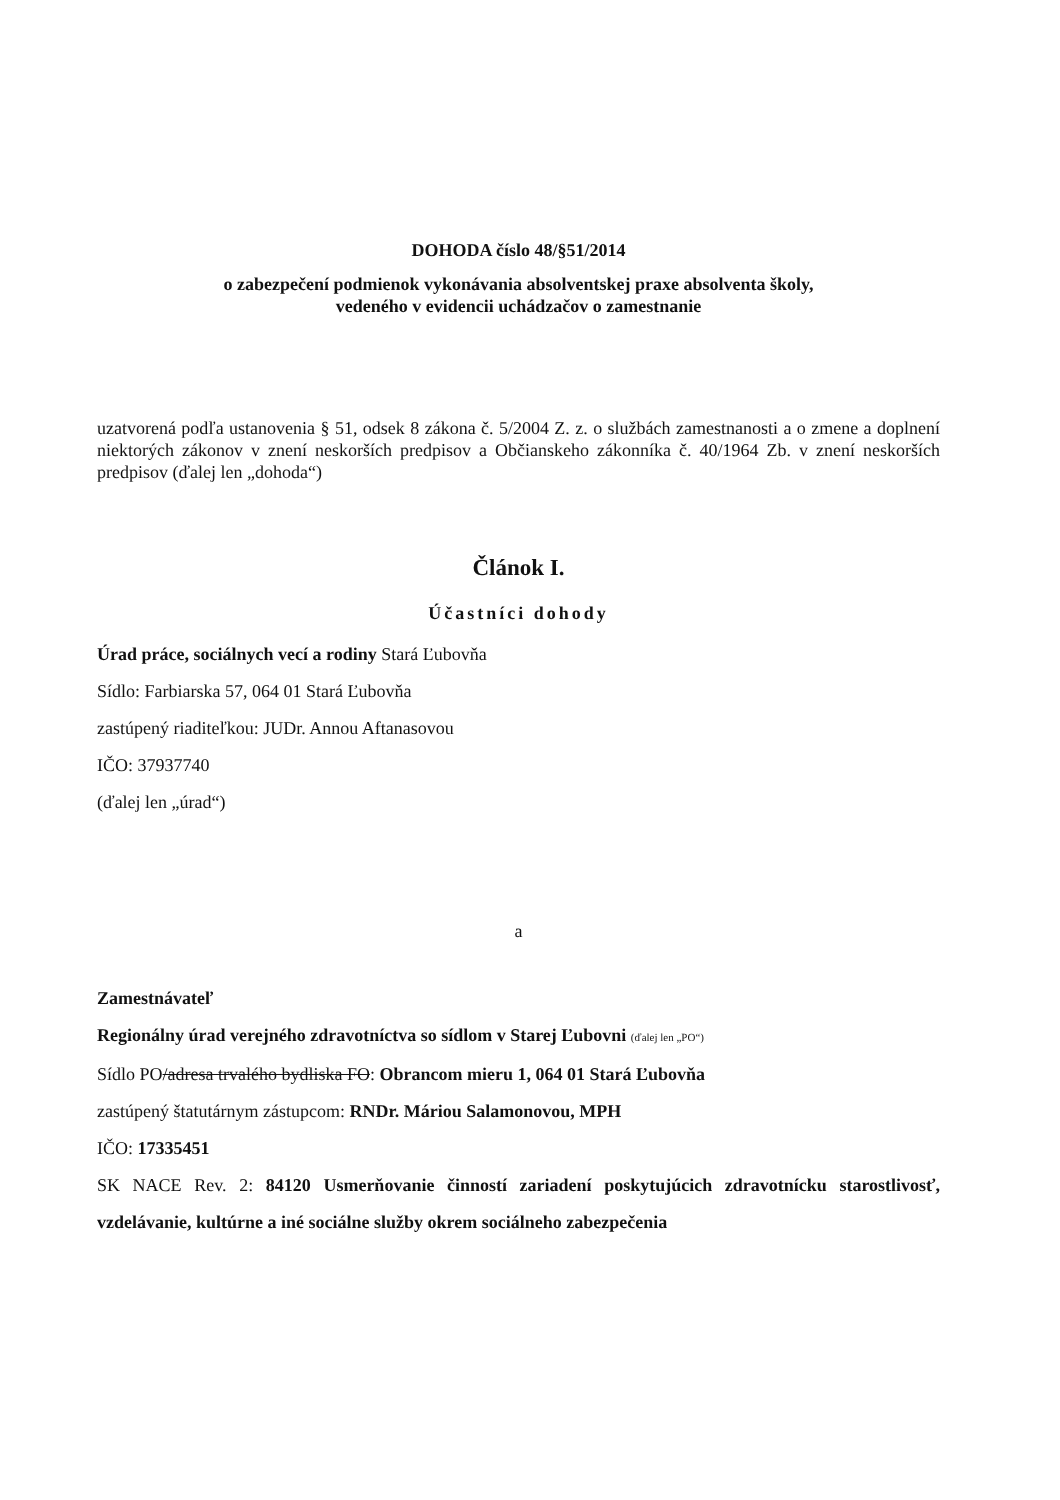DOHODA číslo 48/§51/2014
o zabezpečení podmienok vykonávania absolventskej praxe absolventa školy,
vedeného v evidencii uchádzačov o zamestnanie
uzatvorená podľa ustanovenia § 51, odsek 8 zákona č. 5/2004 Z. z. o službách zamestnanosti a o zmene a doplnení niektorých zákonov v znení neskorších predpisov a Občianskeho zákonníka č. 40/1964 Zb. v znení neskorších predpisov (ďalej len „dohoda“)
Článok I.
Účastníci dohody
Úrad práce, sociálnych vecí a rodiny Stará Ľubovňa
Sídlo: Farbiarska 57, 064 01 Stará Ľubovňa
zastúpený riaditeľkou: JUDr. Annou Aftanasovou
IČO: 37937740
(ďalej len „úrad“)
a
Zamestnávateľ
Regionálny úrad verejného zdravotníctva so sídlom v Starej Ľubovni (ďalej len „PO“)
Sídlo PO/adresa trvalého bydliska FO: Obrancom mieru 1, 064 01 Stará Ľubovňa
zastúpený štatutárnym zástupcom: RNDr. Máriou Salamonovou, MPH
IČO: 17335451
SK NACE Rev. 2: 84120 Usmerňovanie činností zariadení poskytujúcich zdravotnícku starostlivosť, vzdelávanie, kultúrne a iné sociálne služby okrem sociálneho zabezpečenia